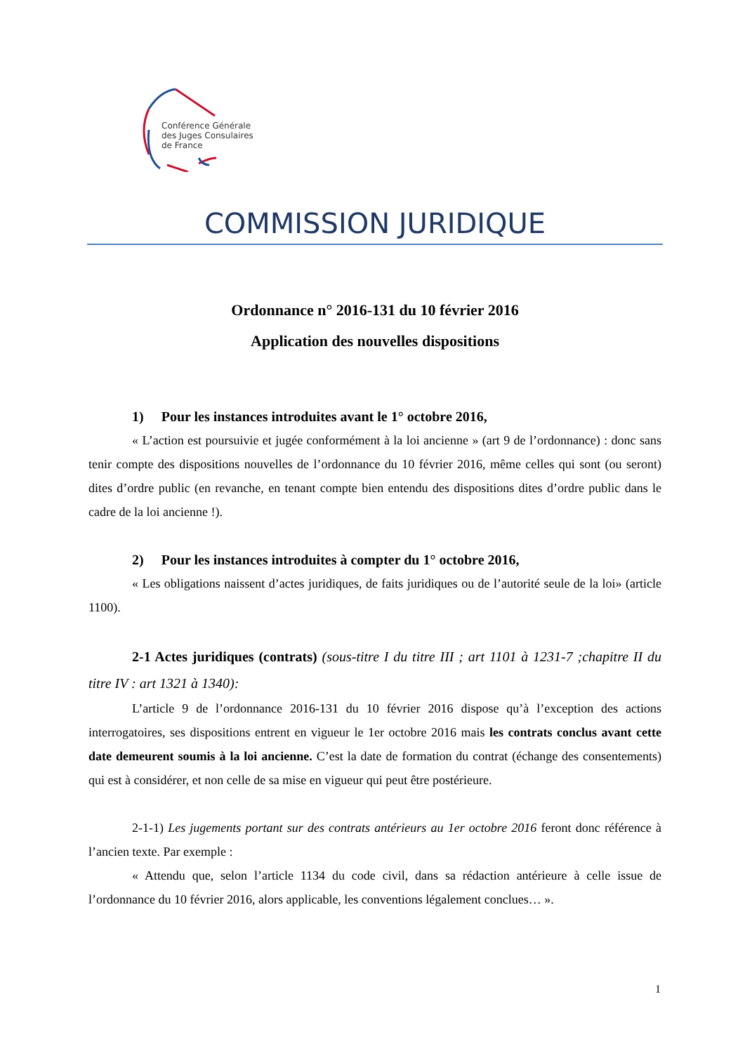Conférence Générale
des Juges Consulaires
de France
COMMISSION JURIDIQUE
Ordonnance n° 2016-131 du 10 février 2016
Application des nouvelles dispositions
1) Pour les instances introduites avant le 1° octobre 2016,
« L’action est poursuivie et jugée conformément à la loi ancienne » (art 9 de l’ordonnance) : donc sans tenir compte des dispositions nouvelles de l’ordonnance du 10 février 2016, même celles qui sont (ou seront) dites d’ordre public (en revanche, en tenant compte bien entendu des dispositions dites d’ordre public dans le cadre de la loi ancienne !).
2) Pour les instances introduites à compter du 1° octobre 2016,
« Les obligations naissent d’actes juridiques, de faits juridiques ou de l’autorité seule de la loi» (article 1100).
2-1 Actes juridiques (contrats) (sous-titre I du titre III ; art 1101 à 1231-7 ;chapitre II du titre IV : art 1321 à 1340):
L’article 9 de l’ordonnance 2016-131 du 10 février 2016 dispose qu’à l’exception des actions interrogatoires, ses dispositions entrent en vigueur le 1er octobre 2016 mais les contrats conclus avant cette date demeurent soumis à la loi ancienne. C’est la date de formation du contrat (échange des consentements) qui est à considérer, et non celle de sa mise en vigueur qui peut être postérieure.
2-1-1) Les jugements portant sur des contrats antérieurs au 1er octobre 2016 feront donc référence à l’ancien texte. Par exemple :
« Attendu que, selon l’article 1134 du code civil, dans sa rédaction antérieure à celle issue de l’ordonnance du 10 février 2016, alors applicable, les conventions légalement conclues… ».
1